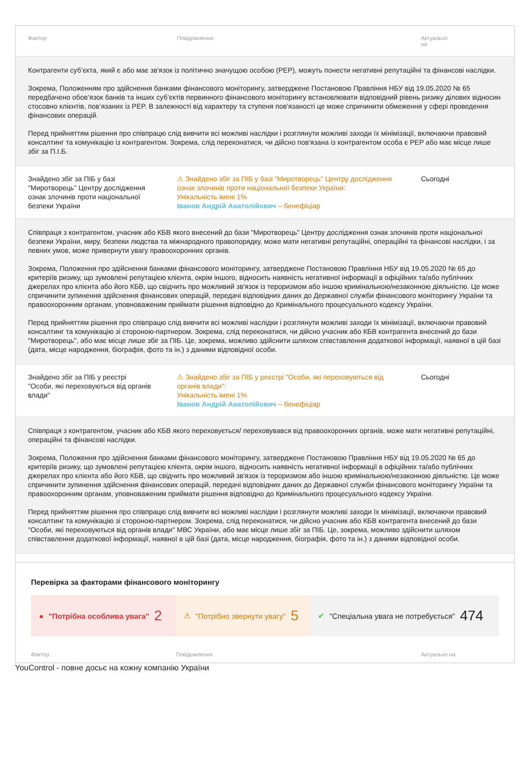| Фактор | Повідомлення | Актуально на |
| --- | --- | --- |
| Контрагенти суб’єкта, який є або має зв'язок із політично значущою особою (PEP), можуть понести негативні репутаційні та фінансові наслідки. Зокрема, Положенням про здійснення банками фінансового моніторингу, затверджене Постановою Правління НБУ від 19.05.2020 № 65 передбачено обов’язок банків та інших суб’єктів первинного фінансового моніторингу встановлювати відповідний рівень ризику ділових відносин стосовно клієнтів, пов’язаних із PEP. В залежності від характеру та ступеня пов'язаності це може спричинити обмеження у сфері проведення фінансових операцій. Перед прийняттям рішення про співпрацю слід вивчити всі можливі наслідки і розглянути можливі заходи їх мінімізації, включаючи правовий консалтинг та комунікацію із контрагентом. Зокрема, слід переконатися, чи дійсно пов'язана із контрагентом особа є PEP або має місце лише збіг за П.І.Б. | | |
| Знайдено збіг за ПІБ у базі "Миротворець" Центру дослідження ознак злочинів проти національної безпеки України | ⚠ Знайдено збіг за ПІБ у базі "Миротворець" Центру дослідження ознак злочинів проти національної безпеки України: Унікальність імені 1% Іванов Андрій Анатолійович – бенефіціар | Сьогодні |
| Співпраця з контрагентом, учасник або КБВ якого внесений до бази "Миротворець" Центру дослідження ознак злочинів проти національної безпеки України, миру, безпеки людства та міжнародного правопорядку, може мати негативні репутаційні, операційні та фінансові наслідки, і за певних умов, може привернути увагу правоохоронних органів. Зокрема, Положення про здійснення банками фінансового моніторингу, затверджене Постановою Правління НБУ від 19.05.2020 № 65 до критеріїв ризику, що зумовлені репутацією клієнта, окрім іншого, відносить наявність негативної інформації в офіційних та/або публічних джерелах про клієнта або його КБВ, що свідчить про можливий зв'язок із тероризмом або іншою кримінальною/незаконною діяльністю. Це може спричинити зупинення здійснення фінансових операцій, передачі відповідних даних до Державної служби фінансового моніторингу України та правоохоронним органам, уповноваженим приймати рішення відповідно до Кримінального процесуального кодексу України. Перед прийняттям рішення про співпрацю слід вивчити всі можливі наслідки і розглянути можливі заходи їх мінімізації, включаючи правовий консалтинг та комунікацію зі стороною-партнером. Зокрема, слід переконатися, чи дійсно учасник або КБВ контрагента внесений до бази "Миротворець", або має місце лише збіг за ПІБ. Це, зокрема, можливо здійснити шляхом співставлення додаткової інформації, наявної в цій базі (дата, місце народження, біографія, фото та ін.) з даними відповідної особи. | | |
| Знайдено збіг за ПІБ у реєстрі "Особи, які переховуються від органів влади" | ⚠ Знайдено збіг за ПІБ у реєстрі "Особи, які переховуються від органів влади": Унікальність імені 1% Іванов Андрій Анатолійович – бенефіціар | Сьогодні |
| Співпраця з контрагентом, учасник або КБВ якого переховується/ переховувався від правоохоронних органів, може мати негативні репутаційні, операційні та фінансові наслідки. Зокрема, Положення про здійснення банками фінансового моніторингу, затверджене Постановою Правління НБУ від 19.05.2020 № 65 до критеріїв ризику, що зумовлені репутацією клієнта, окрім іншого, відносить наявність негативної інформації в офіційних та/або публічних джерелах про клієнта або його КБВ, що свідчить про можливий зв'язок із тероризмом або іншою кримінальною/незаконною діяльністю. Це може спричинити зупинення здійснення фінансових операцій, передачі відповідних даних до Державної служби фінансового моніторингу України та правоохоронним органам, уповноваженим приймати рішення відповідно до Кримінального процесуального кодексу України. Перед прийняттям рішення про співпрацю слід вивчити всі можливі наслідки і розглянути можливі заходи їх мінімізації, включаючи правовий консалтинг та комунікацію зі стороною-партнером. Зокрема, слід переконатися, чи дійсно учасник або КБВ контрагента внесений до бази "Особи, які переховуються від органів влади" МВС України, або має місце лише збіг за ПІБ. Це, зокрема, можливо здійснити шляхом співставлення додаткової інформації, наявної в цій базі (дата, місце народження, біографія, фото та ін.) з даними відповідної особи. | | |
Перевірка за факторами фінансового моніторингу
● "Потрібна особлива увага" 2
⚠ "Потрібно звернути увагу" 5
✔ "Спеціальна увага не потребується" 474
| Фактор | Повідомлення | Актуально на |
| --- | --- | --- |
YouControl - повне досьє на кожну компанію України